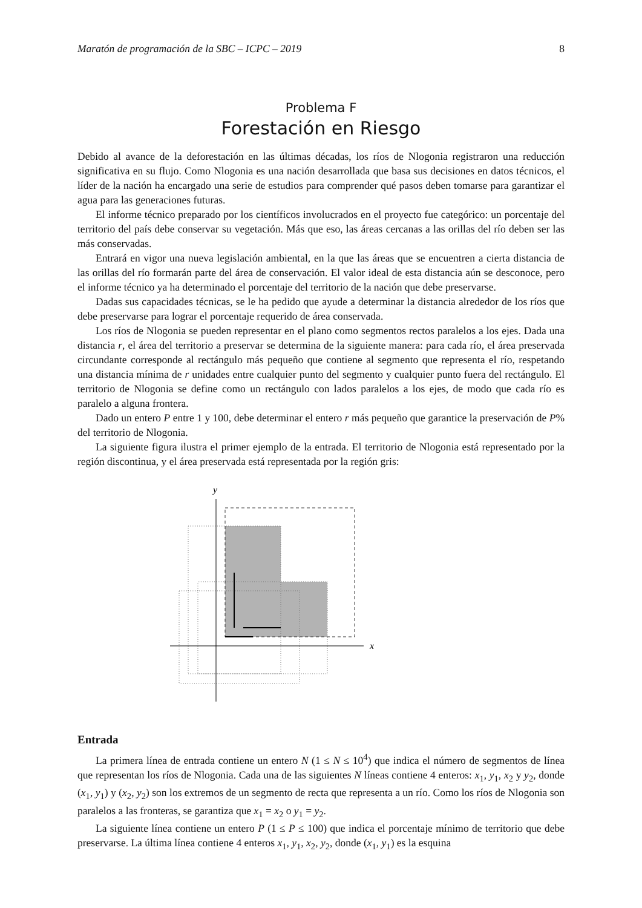Maratón de programación de la SBC – ICPC – 2019 8
Problema F
Forestación en Riesgo
Debido al avance de la deforestación en las últimas décadas, los ríos de Nlogonia registraron una reducción significativa en su flujo. Como Nlogonia es una nación desarrollada que basa sus decisiones en datos técnicos, el líder de la nación ha encargado una serie de estudios para comprender qué pasos deben tomarse para garantizar el agua para las generaciones futuras.
El informe técnico preparado por los científicos involucrados en el proyecto fue categórico: un porcentaje del territorio del país debe conservar su vegetación. Más que eso, las áreas cercanas a las orillas del río deben ser las más conservadas.
Entrará en vigor una nueva legislación ambiental, en la que las áreas que se encuentren a cierta distancia de las orillas del río formarán parte del área de conservación. El valor ideal de esta distancia aún se desconoce, pero el informe técnico ya ha determinado el porcentaje del territorio de la nación que debe preservarse.
Dadas sus capacidades técnicas, se le ha pedido que ayude a determinar la distancia alrededor de los ríos que debe preservarse para lograr el porcentaje requerido de área conservada.
Los ríos de Nlogonia se pueden representar en el plano como segmentos rectos paralelos a los ejes. Dada una distancia r, el área del territorio a preservar se determina de la siguiente manera: para cada río, el área preservada circundante corresponde al rectángulo más pequeño que contiene al segmento que representa el río, respetando una distancia mínima de r unidades entre cualquier punto del segmento y cualquier punto fuera del rectángulo. El territorio de Nlogonia se define como un rectángulo con lados paralelos a los ejes, de modo que cada río es paralelo a alguna frontera.
Dado un entero P entre 1 y 100, debe determinar el entero r más pequeño que garantice la preservación de P% del territorio de Nlogonia.
La siguiente figura ilustra el primer ejemplo de la entrada. El territorio de Nlogonia está representado por la región discontinua, y el área preservada está representada por la región gris:
x
y
Entrada
La primera línea de entrada contiene un entero N (1 ≤ N ≤ 10<sup>4</sup>) que indica el número de segmentos de línea que representan los ríos de Nlogonia. Cada una de las siguientes N líneas contiene 4 enteros: x<sub>1</sub>, y<sub>1</sub>, x<sub>2</sub> y y<sub>2</sub>, donde (x<sub>1</sub>, y<sub>1</sub>) y (x<sub>2</sub>, y<sub>2</sub>) son los extremos de un segmento de recta que representa a un río. Como los ríos de Nlogonia son paralelos a las fronteras, se garantiza que x<sub>1</sub> = x<sub>2</sub> o y<sub>1</sub> = y<sub>2</sub>.
La siguiente línea contiene un entero P (1 ≤ P ≤ 100) que indica el porcentaje mínimo de territorio que debe preservarse. La última línea contiene 4 enteros x<sub>1</sub>, y<sub>1</sub>, x<sub>2</sub>, y<sub>2</sub>, donde (x<sub>1</sub>, y<sub>1</sub>) es la esquina